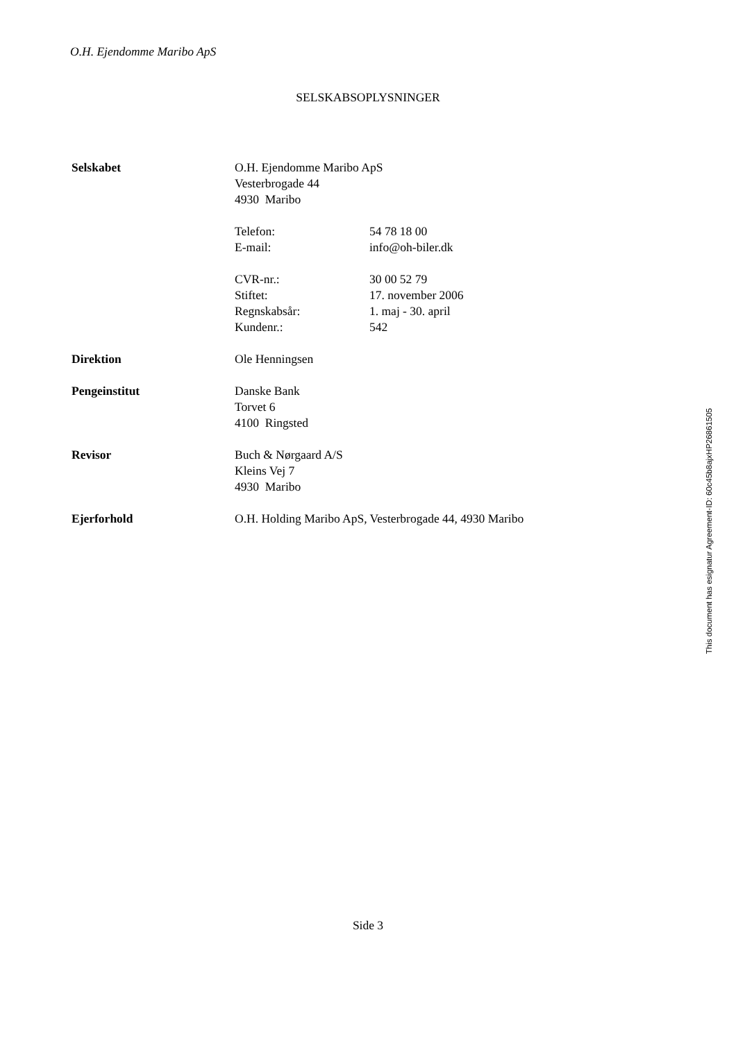O.H. Ejendomme Maribo ApS
SELSKABSOPLYSNINGER
| Selskabet | O.H. Ejendomme Maribo ApS Vesterbrogade 44 4930 Maribo / Telefon: / 54 78 18 00 / / E-mail: / info@oh-biler.dk / / CVR-nr.: / 30 00 52 79 / / Stiftet: / 17. november 2006 / / Regnskabsår: / 1. maj - 30. april / / Kundenr.: / 542 / |
| Direktion | Ole Henningsen |
| Pengeinstitut | Danske Bank Torvet 6 4100 Ringsted |
| Revisor | Buch & Nørgaard A/S Kleins Vej 7 4930 Maribo |
| Ejerforhold | O.H. Holding Maribo ApS, Vesterbrogade 44, 4930 Maribo |
Side 3
This document has esignatur Agreement-ID: 60c45b8ajxHP26861505